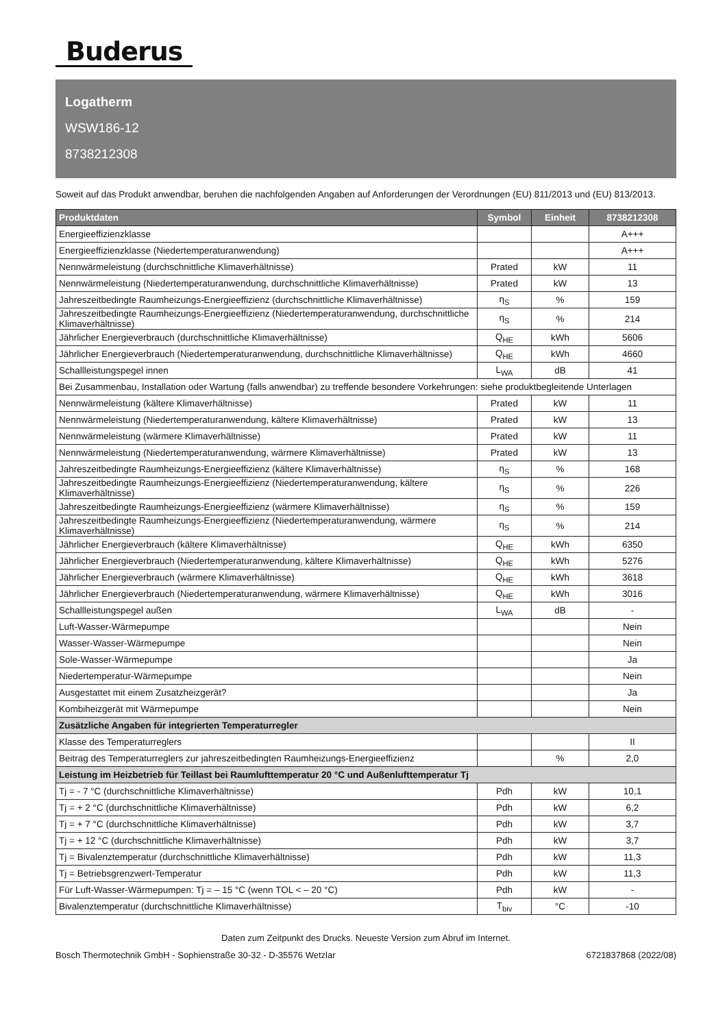Buderus
Logatherm
WSW186-12
8738212308
Soweit auf das Produkt anwendbar, beruhen die nachfolgenden Angaben auf Anforderungen der Verordnungen (EU) 811/2013 und (EU) 813/2013.
| Produktdaten | Symbol | Einheit | 8738212308 |
| --- | --- | --- | --- |
| Energieeffizienzklasse | | | A+++ |
| Energieeffizienzklasse (Niedertemperaturanwendung) | | | A+++ |
| Nennwärmeleistung (durchschnittliche Klimaverhältnisse) | Prated | kW | 11 |
| Nennwärmeleistung (Niedertemperaturanwendung, durchschnittliche Klimaverhältnisse) | Prated | kW | 13 |
| Jahreszeitbedingte Raumheizungs-Energieeffizienz (durchschnittliche Klimaverhältnisse) | η<sub>S</sub> | % | 159 |
| Jahreszeitbedingte Raumheizungs-Energieeffizienz (Niedertemperaturanwendung, durchschnittliche Klimaverhältnisse) | η<sub>S</sub> | % | 214 |
| Jährlicher Energieverbrauch (durchschnittliche Klimaverhältnisse) | Q<sub>HE</sub> | kWh | 5606 |
| Jährlicher Energieverbrauch (Niedertemperaturanwendung, durchschnittliche Klimaverhältnisse) | Q<sub>HE</sub> | kWh | 4660 |
| Schallleistungspegel innen | L<sub>WA</sub> | dB | 41 |
| Bei Zusammenbau, Installation oder Wartung (falls anwendbar) zu treffende besondere Vorkehrungen: siehe produktbegleitende Unterlagen | | | |
| Nennwärmeleistung (kältere Klimaverhältnisse) | Prated | kW | 11 |
| Nennwärmeleistung (Niedertemperaturanwendung, kältere Klimaverhältnisse) | Prated | kW | 13 |
| Nennwärmeleistung (wärmere Klimaverhältnisse) | Prated | kW | 11 |
| Nennwärmeleistung (Niedertemperaturanwendung, wärmere Klimaverhältnisse) | Prated | kW | 13 |
| Jahreszeitbedingte Raumheizungs-Energieeffizienz (kältere Klimaverhältnisse) | η<sub>S</sub> | % | 168 |
| Jahreszeitbedingte Raumheizungs-Energieeffizienz (Niedertemperaturanwendung, kältere Klimaverhältnisse) | η<sub>S</sub> | % | 226 |
| Jahreszeitbedingte Raumheizungs-Energieeffizienz (wärmere Klimaverhältnisse) | η<sub>S</sub> | % | 159 |
| Jahreszeitbedingte Raumheizungs-Energieeffizienz (Niedertemperaturanwendung, wärmere Klimaverhältnisse) | η<sub>S</sub> | % | 214 |
| Jährlicher Energieverbrauch (kältere Klimaverhältnisse) | Q<sub>HE</sub> | kWh | 6350 |
| Jährlicher Energieverbrauch (Niedertemperaturanwendung, kältere Klimaverhältnisse) | Q<sub>HE</sub> | kWh | 5276 |
| Jährlicher Energieverbrauch (wärmere Klimaverhältnisse) | Q<sub>HE</sub> | kWh | 3618 |
| Jährlicher Energieverbrauch (Niedertemperaturanwendung, wärmere Klimaverhältnisse) | Q<sub>HE</sub> | kWh | 3016 |
| Schallleistungspegel außen | L<sub>WA</sub> | dB | - |
| Luft-Wasser-Wärmepumpe | | | Nein |
| Wasser-Wasser-Wärmepumpe | | | Nein |
| Sole-Wasser-Wärmepumpe | | | Ja |
| Niedertemperatur-Wärmepumpe | | | Nein |
| Ausgestattet mit einem Zusatzheizgerät? | | | Ja |
| Kombiheizgerät mit Wärmepumpe | | | Nein |
| Zusätzliche Angaben für integrierten Temperaturregler | | | |
| Klasse des Temperaturreglers | | | II |
| Beitrag des Temperaturreglers zur jahreszeitbedingten Raumheizungs-Energieeffizienz | | % | 2,0 |
| Leistung im Heizbetrieb für Teillast bei Raumlufttemperatur 20 °C und Außenlufttemperatur Tj | | | |
| Tj = - 7 °C (durchschnittliche Klimaverhältnisse) | Pdh | kW | 10,1 |
| Tj = + 2 °C (durchschnittliche Klimaverhältnisse) | Pdh | kW | 6,2 |
| Tj = + 7 °C (durchschnittliche Klimaverhältnisse) | Pdh | kW | 3,7 |
| Tj = + 12 °C (durchschnittliche Klimaverhältnisse) | Pdh | kW | 3,7 |
| Tj = Bivalenztemperatur (durchschnittliche Klimaverhältnisse) | Pdh | kW | 11,3 |
| Tj = Betriebsgrenzwert-Temperatur | Pdh | kW | 11,3 |
| Für Luft-Wasser-Wärmepumpen: Tj = – 15 °C (wenn TOL < – 20 °C) | Pdh | kW | - |
| Bivalenztemperatur (durchschnittliche Klimaverhältnisse) | T<sub>biv</sub> | °C | -10 |
Daten zum Zeitpunkt des Drucks. Neueste Version zum Abruf im Internet.
Bosch Thermotechnik GmbH - Sophienstraße 30-32 - D-35576 Wetzlar 6721837868 (2022/08)